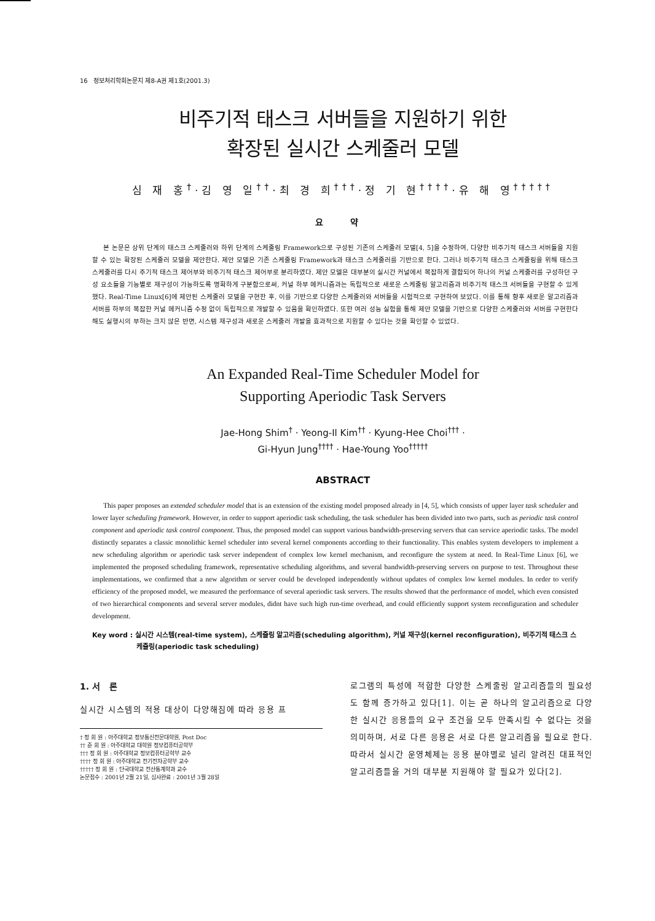16 정보처리학회논문지 제8-A권 제1호(2001.3)
비주기적 태스크 서버들을 지원하기 위한
확장된 실시간 스케줄러 모델
심 재 홍<sup>†</sup>·김 영 일<sup>††</sup>·최 경 희<sup>†††</sup>·정 기 현<sup>††††</sup>·유 해 영<sup>†††††</sup>
요 약
본 논문은 상위 단계의 태스크 스케줄러와 하위 단계의 스케줄링 Framework으로 구성된 기존의 스케줄러 모델[4, 5]을 수정하여, 다양한 비주기적 태스크 서버들을 지원할 수 있는 확장된 스케줄러 모델을 제안한다. 제안 모델은 기존 스케줄링 Framework과 태스크 스케줄러를 기반으로 한다. 그러나 비주기적 태스크 스케줄링을 위해 태스크 스케줄러를 다시 주기적 태스크 제어부와 비주기적 태스크 제어부로 분리하였다. 제안 모델은 대부분의 실시간 커널에서 복잡하게 결합되어 하나의 커널 스케줄러를 구성하던 구성 요소들을 기능별로 재구성이 가능하도록 명확하게 구분함으로써, 커널 하부 메커니즘과는 독립적으로 새로운 스케줄링 알고리즘과 비주기적 태스크 서버들을 구현할 수 있게 했다. Real-Time Linux[6]에 제안된 스케줄러 모델을 구현한 후, 이를 기반으로 다양한 스케줄러와 서버들을 시험적으로 구현하여 보았다. 이를 통해 향후 새로운 알고리즘과 서버를 하부의 복잡한 커널 메커니즘 수정 없이 독립적으로 개발할 수 있음을 확인하였다. 또한 여러 성능 실험을 통해 제안 모델을 기반으로 다양한 스케줄러와 서버를 구현한다 해도 실행시의 부하는 크지 않은 반면, 시스템 재구성과 새로운 스케줄러 개발을 효과적으로 지원할 수 있다는 것을 확인할 수 있었다.
An Expanded Real-Time Scheduler Model for
Supporting Aperiodic Task Servers
Jae-Hong Shim<sup>†</sup> · Yeong-Il Kim<sup>††</sup> · Kyung-Hee Choi<sup>†††</sup> ·
Gi-Hyun Jung<sup>††††</sup> · Hae-Young Yoo<sup>†††††</sup>
ABSTRACT
This paper proposes an extended scheduler model that is an extension of the existing model proposed already in [4, 5], which consists of upper layer task scheduler and lower layer scheduling framework. However, in order to support aperiodic task scheduling, the task scheduler has been divided into two parts, such as periodic task control component and aperiodic task control component. Thus, the proposed model can support various bandwidth-preserving servers that can service aperiodic tasks. The model distinctly separates a classic monolithic kernel scheduler into several kernel components according to their functionality. This enables system developers to implement a new scheduling algorithm or aperiodic task server independent of complex low kernel mechanism, and reconfigure the system at need. In Real-Time Linux [6], we implemented the proposed scheduling framework, representative scheduling algorithms, and several bandwidth-preserving servers on purpose to test. Throughout these implementations, we confirmed that a new algorithm or server could be developed independently without updates of complex low kernel modules. In order to verify efficiency of the proposed model, we measured the performance of several aperiodic task servers. The results showed that the performance of model, which even consisted of two hierarchical components and several server modules, didnt have such high run-time overhead, and could efficiently support system reconfiguration and scheduler development.
Key word : 실시간 시스템(real-time system), 스케줄링 알고리즘(scheduling algorithm), 커널 재구성(kernel reconfiguration), 비주기적 태스크 스케줄링(aperiodic task scheduling)
1. 서 론
실시간 시스템의 적용 대상이 다양해짐에 따라 응용 프
† 정 회 원 : 아주대학교 정보통신전문대학원, Post Doc
†† 준 회 원 : 아주대학교 대학원 정보컴퓨터공학부
††† 정 회 원 : 아주대학교 정보컴퓨터공학부 교수
†††† 정 회 원 : 아주대학교 전기전자공학부 교수
††††† 정 회 원 : 단국대학교 전산통계학과 교수
논문접수 : 2001년 2월 21일, 심사완료 : 2001년 3월 28일
로그램의 특성에 적합한 다양한 스케줄링 알고리즘들의 필요성도 함께 증가하고 있다[1]. 이는 곧 하나의 알고리즘으로 다양한 실시간 응용들의 요구 조건을 모두 만족시킬 수 없다는 것을 의미하며, 서로 다른 응용은 서로 다른 알고리즘을 필요로 한다. 따라서 실시간 운영체제는 응용 분야별로 널리 알려진 대표적인 알고리즘들을 거의 대부분 지원해야 할 필요가 있다[2].